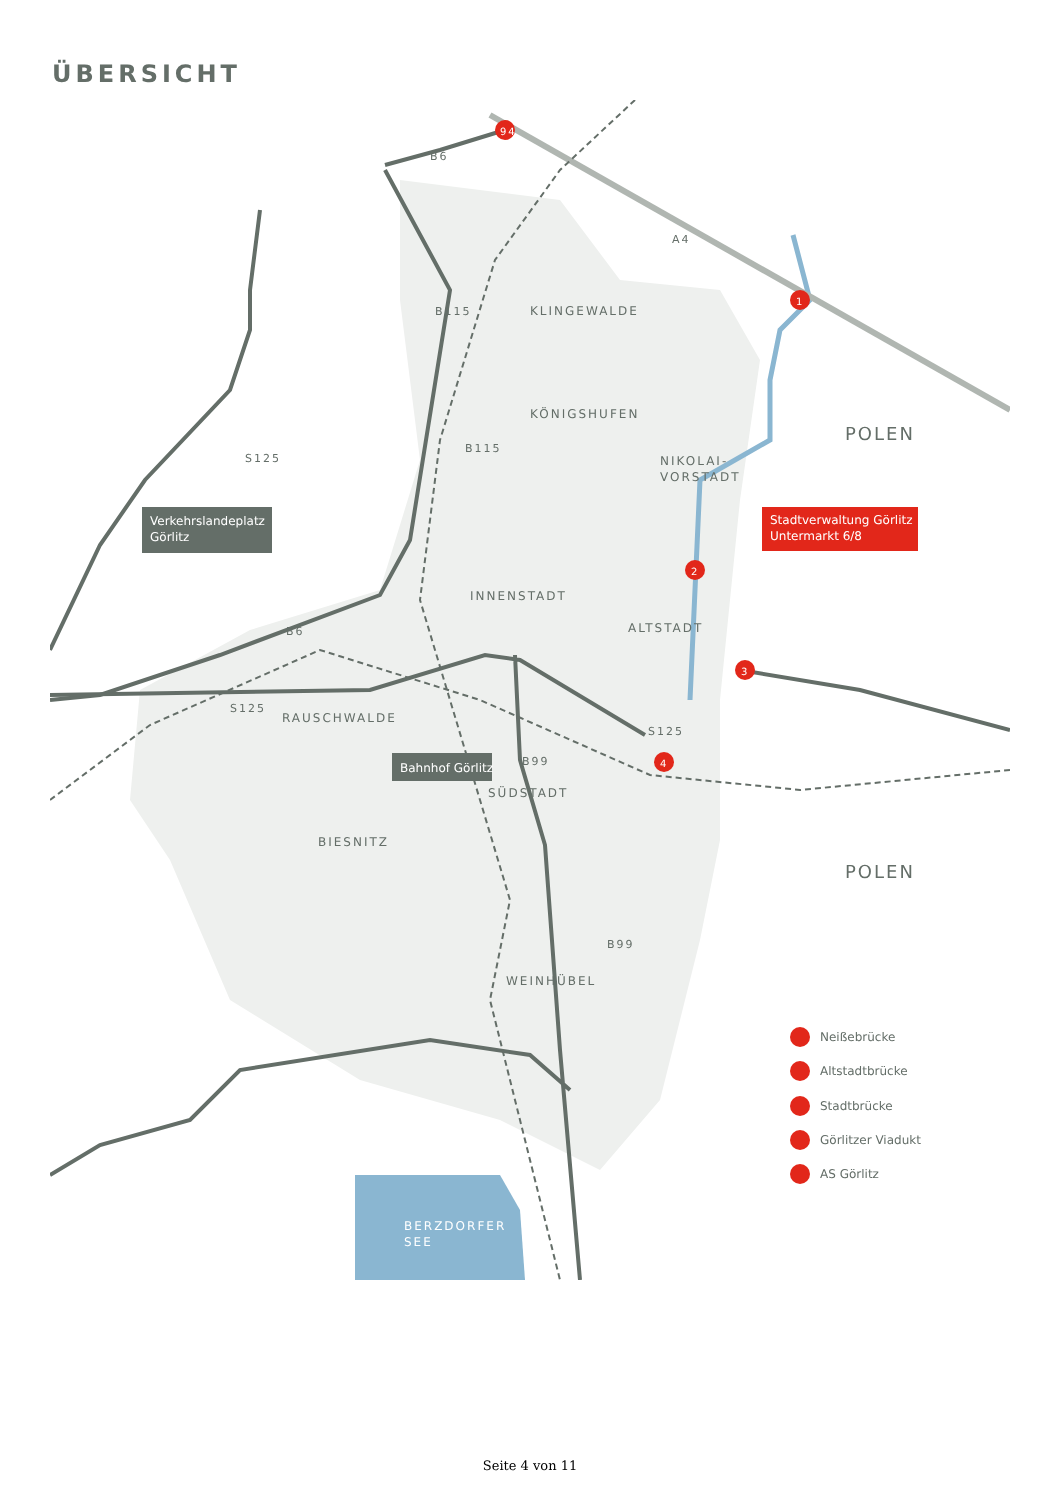ÜBERSICHT
KLINGEWALDE
KÖNIGSHUFEN
NIKOLAI-
VORSTADT
INNENSTADT
ALTSTADT
RAUSCHWALDE
SÜDSTADT
BIESNITZ
WEINHÜBEL
POLEN
POLEN
BERZDORFER
SEE
B6
B115
B115
S125
B6
S125
S125
B99
B99
A4
94
1
2
3
4
Verkehrslandeplatz
Görlitz
Stadtverwaltung Görlitz
Untermarkt 6/8
Bahnhof Görlitz
Neißebrücke
Altstadtbrücke
Stadtbrücke
Görlitzer Viadukt
AS Görlitz
Seite 4 von 11